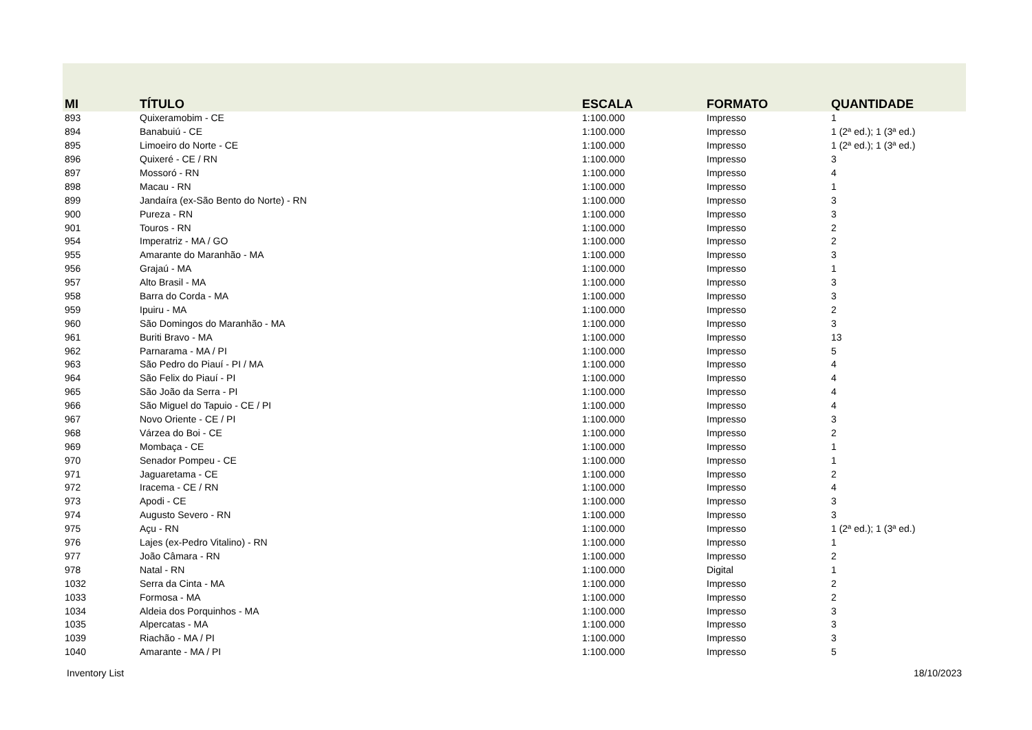| MI | TÍTULO | ESCALA | FORMATO | QUANTIDADE |
| --- | --- | --- | --- | --- |
| 893 | Quixeramobim - CE | 1:100.000 | Impresso | 1 |
| 894 | Banabuiú - CE | 1:100.000 | Impresso | 1 (2ª ed.); 1 (3ª ed.) |
| 895 | Limoeiro do Norte - CE | 1:100.000 | Impresso | 1 (2ª ed.); 1 (3ª ed.) |
| 896 | Quixeré - CE / RN | 1:100.000 | Impresso | 3 |
| 897 | Mossoró - RN | 1:100.000 | Impresso | 4 |
| 898 | Macau - RN | 1:100.000 | Impresso | 1 |
| 899 | Jandaíra (ex-São Bento do Norte) - RN | 1:100.000 | Impresso | 3 |
| 900 | Pureza - RN | 1:100.000 | Impresso | 3 |
| 901 | Touros - RN | 1:100.000 | Impresso | 2 |
| 954 | Imperatriz - MA / GO | 1:100.000 | Impresso | 2 |
| 955 | Amarante do Maranhão - MA | 1:100.000 | Impresso | 3 |
| 956 | Grajaú - MA | 1:100.000 | Impresso | 1 |
| 957 | Alto Brasil - MA | 1:100.000 | Impresso | 3 |
| 958 | Barra do Corda - MA | 1:100.000 | Impresso | 3 |
| 959 | Ipuiru - MA | 1:100.000 | Impresso | 2 |
| 960 | São Domingos do Maranhão - MA | 1:100.000 | Impresso | 3 |
| 961 | Buriti Bravo - MA | 1:100.000 | Impresso | 13 |
| 962 | Parnarama - MA / PI | 1:100.000 | Impresso | 5 |
| 963 | São Pedro do Piauí - PI / MA | 1:100.000 | Impresso | 4 |
| 964 | São Felix do Piauí - PI | 1:100.000 | Impresso | 4 |
| 965 | São João da Serra - PI | 1:100.000 | Impresso | 4 |
| 966 | São Miguel do Tapuio - CE / PI | 1:100.000 | Impresso | 4 |
| 967 | Novo Oriente - CE / PI | 1:100.000 | Impresso | 3 |
| 968 | Várzea do Boi - CE | 1:100.000 | Impresso | 2 |
| 969 | Mombaça - CE | 1:100.000 | Impresso | 1 |
| 970 | Senador Pompeu - CE | 1:100.000 | Impresso | 1 |
| 971 | Jaguaretama - CE | 1:100.000 | Impresso | 2 |
| 972 | Iracema - CE / RN | 1:100.000 | Impresso | 4 |
| 973 | Apodi - CE | 1:100.000 | Impresso | 3 |
| 974 | Augusto Severo - RN | 1:100.000 | Impresso | 3 |
| 975 | Açu - RN | 1:100.000 | Impresso | 1 (2ª ed.); 1 (3ª ed.) |
| 976 | Lajes (ex-Pedro Vitalino) - RN | 1:100.000 | Impresso | 1 |
| 977 | João Câmara - RN | 1:100.000 | Impresso | 2 |
| 978 | Natal - RN | 1:100.000 | Digital | 1 |
| 1032 | Serra da Cinta - MA | 1:100.000 | Impresso | 2 |
| 1033 | Formosa - MA | 1:100.000 | Impresso | 2 |
| 1034 | Aldeia dos Porquinhos - MA | 1:100.000 | Impresso | 3 |
| 1035 | Alpercatas - MA | 1:100.000 | Impresso | 3 |
| 1039 | Riachão - MA / PI | 1:100.000 | Impresso | 3 |
| 1040 | Amarante - MA / PI | 1:100.000 | Impresso | 5 |
Inventory List 18/10/2023